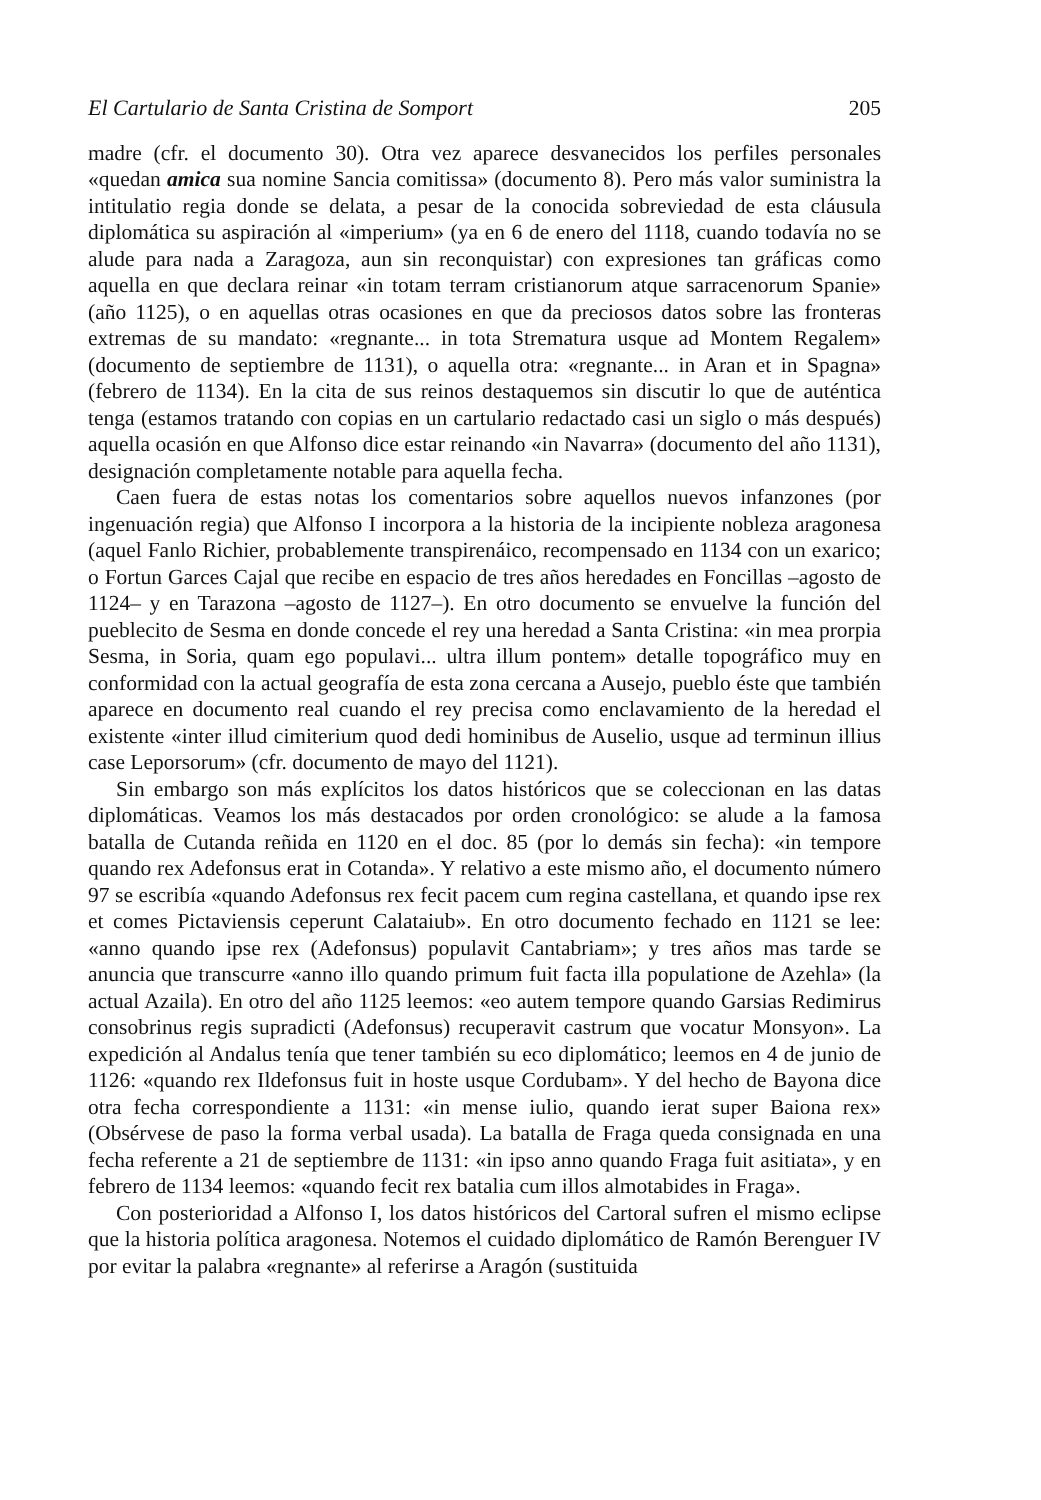El Cartulario de Santa Cristina de Somport 205
madre (cfr. el documento 30). Otra vez aparece desvanecidos los perfiles personales «quedan amica sua nomine Sancia comitissa» (documento 8). Pero más valor suministra la intitulatio regia donde se delata, a pesar de la conocida sobreviedad de esta cláusula diplomática su aspiración al «imperium» (ya en 6 de enero del 1118, cuando todavía no se alude para nada a Zaragoza, aun sin reconquistar) con expresiones tan gráficas como aquella en que declara reinar «in totam terram cristianorum atque sarracenorum Spanie» (año 1125), o en aquellas otras ocasiones en que da preciosos datos sobre las fronteras extremas de su mandato: «regnante... in tota Strematura usque ad Montem Regalem» (documento de septiembre de 1131), o aquella otra: «regnante... in Aran et in Spagna» (febrero de 1134). En la cita de sus reinos destaquemos sin discutir lo que de auténtica tenga (estamos tratando con copias en un cartulario redactado casi un siglo o más después) aquella ocasión en que Alfonso dice estar reinando «in Navarra» (documento del año 1131), designación completamente notable para aquella fecha.
Caen fuera de estas notas los comentarios sobre aquellos nuevos infanzones (por ingenuación regia) que Alfonso I incorpora a la historia de la incipiente nobleza aragonesa (aquel Fanlo Richier, probablemente transpirenáico, recompensado en 1134 con un exarico; o Fortun Garces Cajal que recibe en espacio de tres años heredades en Foncillas –agosto de 1124– y en Tarazona –agosto de 1127–). En otro documento se envuelve la función del pueblecito de Sesma en donde concede el rey una heredad a Santa Cristina: «in mea prorpia Sesma, in Soria, quam ego populavi... ultra illum pontem» detalle topográfico muy en conformidad con la actual geografía de esta zona cercana a Ausejo, pueblo éste que también aparece en documento real cuando el rey precisa como enclavamiento de la heredad el existente «inter illud cimiterium quod dedi hominibus de Auselio, usque ad terminun illius case Leporsorum» (cfr. documento de mayo del 1121).
Sin embargo son más explícitos los datos históricos que se coleccionan en las datas diplomáticas. Veamos los más destacados por orden cronológico: se alude a la famosa batalla de Cutanda reñida en 1120 en el doc. 85 (por lo demás sin fecha): «in tempore quando rex Adefonsus erat in Cotanda». Y relativo a este mismo año, el documento número 97 se escribía «quando Adefonsus rex fecit pacem cum regina castellana, et quando ipse rex et comes Pictaviensis ceperunt Calataiub». En otro documento fechado en 1121 se lee: «anno quando ipse rex (Adefonsus) populavit Cantabriam»; y tres años mas tarde se anuncia que transcurre «anno illo quando primum fuit facta illa populatione de Azehla» (la actual Azaila). En otro del año 1125 leemos: «eo autem tempore quando Garsias Redimirus consobrinus regis supradicti (Adefonsus) recuperavit castrum que vocatur Monsyon». La expedición al Andalus tenía que tener también su eco diplomático; leemos en 4 de junio de 1126: «quando rex Ildefonsus fuit in hoste usque Cordubam». Y del hecho de Bayona dice otra fecha correspondiente a 1131: «in mense iulio, quando ierat super Baiona rex» (Obsérvese de paso la forma verbal usada). La batalla de Fraga queda consignada en una fecha referente a 21 de septiembre de 1131: «in ipso anno quando Fraga fuit asitiata», y en febrero de 1134 leemos: «quando fecit rex batalia cum illos almotabides in Fraga».
Con posterioridad a Alfonso I, los datos históricos del Cartoral sufren el mismo eclipse que la historia política aragonesa. Notemos el cuidado diplomático de Ramón Berenguer IV por evitar la palabra «regnante» al referirse a Aragón (sustituida